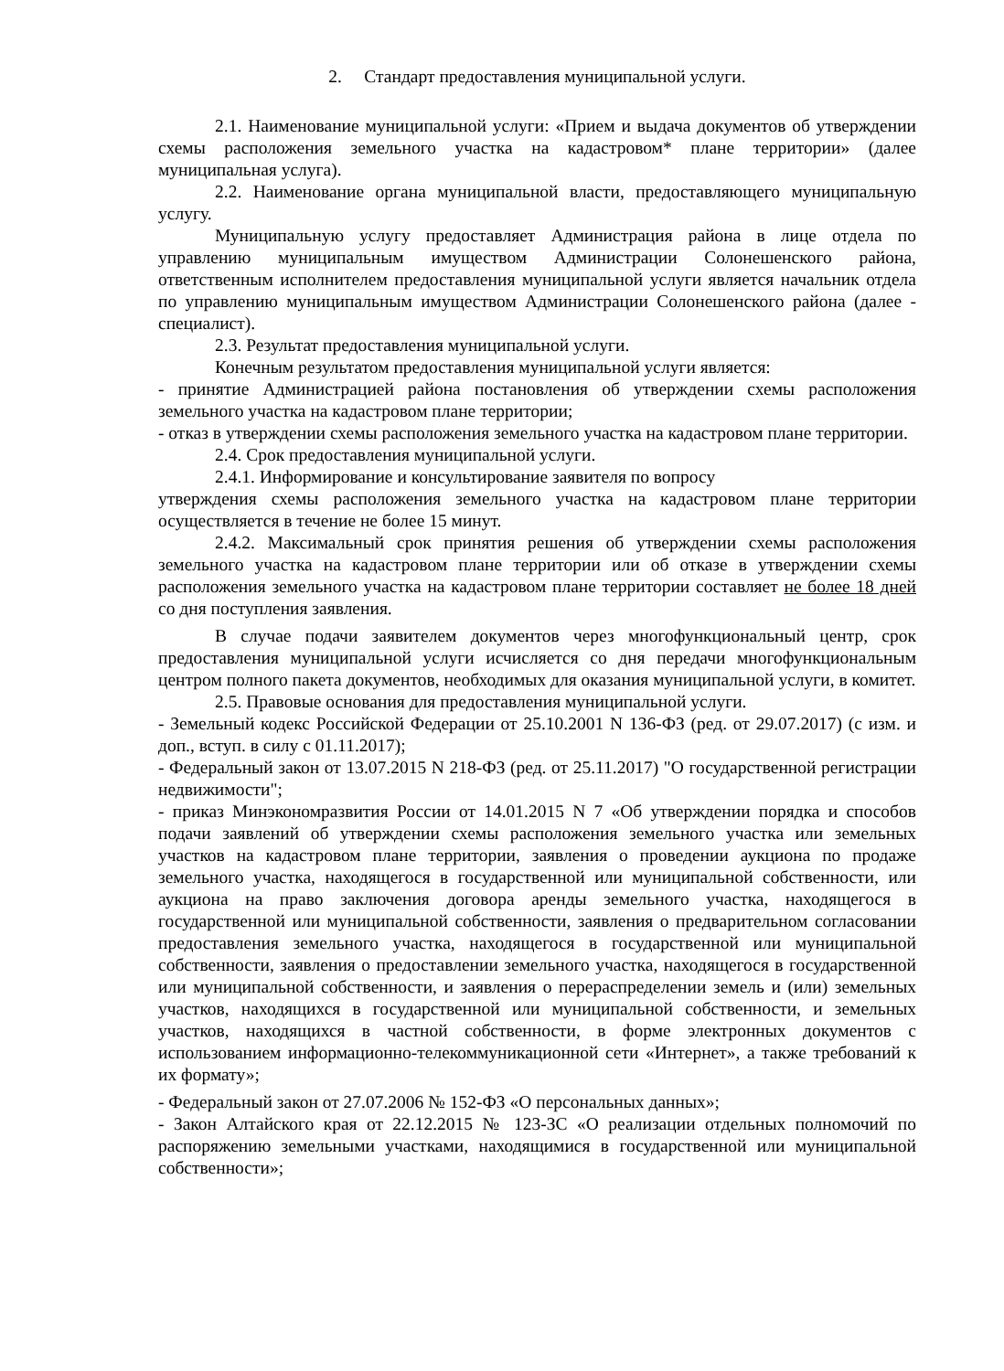2. Стандарт предоставления муниципальной услуги.
2.1. Наименование муниципальной услуги: «Прием и выдача документов об утверждении схемы расположения земельного участка на кадастровом* плане территории» (далее муниципальная услуга).
2.2. Наименование органа муниципальной власти, предоставляющего муниципальную услугу.
Муниципальную услугу предоставляет Администрация района в лице отдела по управлению муниципальным имуществом Администрации Солонешенского района, ответственным исполнителем предоставления муниципальной услуги является начальник отдела по управлению муниципальным имуществом Администрации Солонешенского района (далее - специалист).
2.3. Результат предоставления муниципальной услуги.
Конечным результатом предоставления муниципальной услуги является:
- принятие Администрацией района постановления об утверждении схемы расположения земельного участка на кадастровом плане территории;
- отказ в утверждении схемы расположения земельного участка на кадастровом плане территории.
2.4. Срок предоставления муниципальной услуги.
2.4.1. Информирование и консультирование заявителя по вопросу
утверждения схемы расположения земельного участка на кадастровом плане территории осуществляется в течение не более 15 минут.
2.4.2. Максимальный срок принятия решения об утверждении схемы расположения земельного участка на кадастровом плане территории или об отказе в утверждении схемы расположения земельного участка на кадастровом плане территории составляет не более 18 дней со дня поступления заявления.
В случае подачи заявителем документов через многофункциональный центр, срок предоставления муниципальной услуги исчисляется со дня передачи многофункциональным центром полного пакета документов, необходимых для оказания муниципальной услуги, в комитет.
2.5. Правовые основания для предоставления муниципальной услуги.
- Земельный кодекс Российской Федерации от 25.10.2001 N 136-ФЗ (ред. от 29.07.2017) (с изм. и доп., вступ. в силу с 01.11.2017);
- Федеральный закон от 13.07.2015 N 218-ФЗ (ред. от 25.11.2017) "О государственной регистрации недвижимости";
- приказ Минэкономразвития России от 14.01.2015 N 7 «Об утверждении порядка и способов подачи заявлений об утверждении схемы расположения земельного участка или земельных участков на кадастровом плане территории, заявления о проведении аукциона по продаже земельного участка, находящегося в государственной или муниципальной собственности, или аукциона на право заключения договора аренды земельного участка, находящегося в государственной или муниципальной собственности, заявления о предварительном согласовании предоставления земельного участка, находящегося в государственной или муниципальной собственности, заявления о предоставлении земельного участка, находящегося в государственной или муниципальной собственности, и заявления о перераспределении земель и (или) земельных участков, находящихся в государственной или муниципальной собственности, и земельных участков, находящихся в частной собственности, в форме электронных документов с использованием информационно-телекоммуникационной сети «Интернет», а также требований к их формату»;
- Федеральный закон от 27.07.2006 № 152-ФЗ «О персональных данных»;
- Закон Алтайского края от 22.12.2015 № 123-ЗС «О реализации отдельных полномочий по распоряжению земельными участками, находящимися в государственной или муниципальной собственности»;